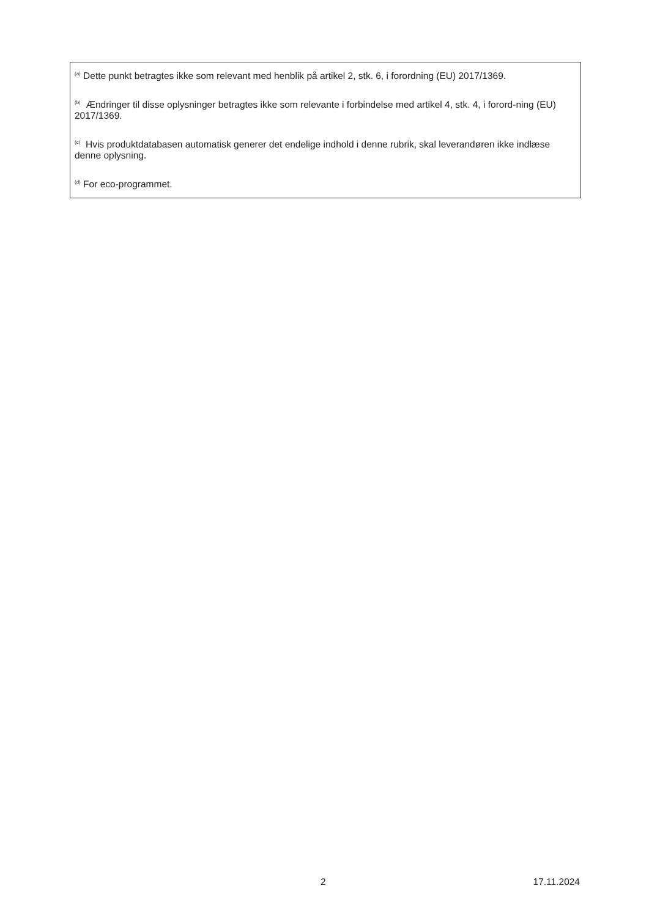<sup>(a)</sup> Dette punkt betragtes ikke som relevant med henblik på artikel 2, stk. 6, i forordning (EU) 2017/1369.
<sup>(b)</sup> Ændringer til disse oplysninger betragtes ikke som relevante i forbindelse med artikel 4, stk. 4, i forord-ning (EU) 2017/1369.
<sup>(c)</sup> Hvis produktdatabasen automatisk generer det endelige indhold i denne rubrik, skal leverandøren ikke indlæse denne oplysning.
<sup>(d)</sup> For eco-programmet.
2 17.11.2024